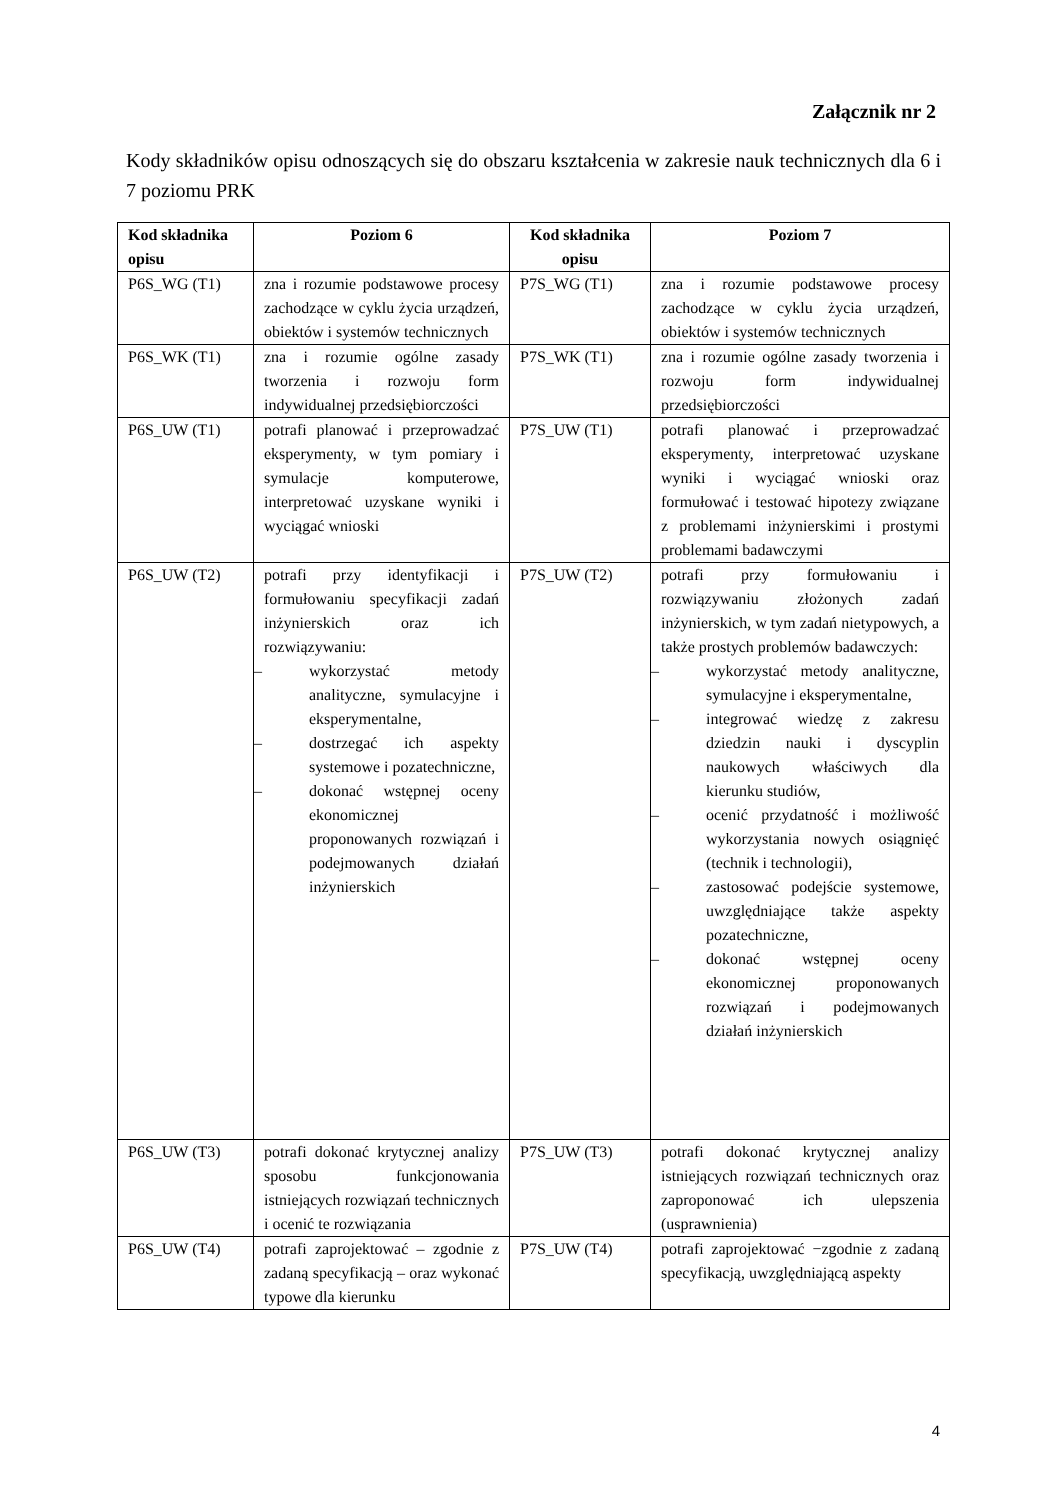Załącznik nr 2
Kody składników opisu odnoszących się do obszaru kształcenia w zakresie nauk technicznych dla 6 i 7 poziomu PRK
| Kod składnika opisu | Poziom 6 | Kod składnika opisu | Poziom 7 |
| --- | --- | --- | --- |
| P6S_WG (T1) | zna i rozumie podstawowe procesy zachodzące w cyklu życia urządzeń, obiektów i systemów technicznych | P7S_WG (T1) | zna i rozumie podstawowe procesy zachodzące w cyklu życia urządzeń, obiektów i systemów technicznych |
| P6S_WK (T1) | zna i rozumie ogólne zasady tworzenia i rozwoju form indywidualnej przedsiębiorczości | P7S_WK (T1) | zna i rozumie ogólne zasady tworzenia i rozwoju form indywidualnej przedsiębiorczości |
| P6S_UW (T1) | potrafi planować i przeprowadzać eksperymenty, w tym pomiary i symulacje komputerowe, interpretować uzyskane wyniki i wyciągać wnioski | P7S_UW (T1) | potrafi planować i przeprowadzać eksperymenty, interpretować uzyskane wyniki i wyciągać wnioski oraz formułować i testować hipotezy związane z problemami inżynierskimi i prostymi problemami badawczymi |
| P6S_UW (T2) | potrafi przy identyfikacji i formułowaniu specyfikacji zadań inżynierskich oraz ich rozwiązywaniu: – wykorzystać metody analityczne, symulacyjne i eksperymentalne, – dostrzegać ich aspekty systemowe i pozatechniczne, – dokonać wstępnej oceny ekonomicznej proponowanych rozwiązań i podejmowanych działań inżynierskich | P7S_UW (T2) | potrafi przy formułowaniu i rozwiązywaniu złożonych zadań inżynierskich, w tym zadań nietypowych, a także prostych problemów badawczych: – wykorzystać metody analityczne, symulacyjne i eksperymentalne, – integrować wiedzę z zakresu dziedzin nauki i dyscyplin naukowych właściwych dla kierunku studiów, – ocenić przydatność i możliwość wykorzystania nowych osiągnięć (technik i technologii), – zastosować podejście systemowe, uwzględniające także aspekty pozatechniczne, – dokonać wstępnej oceny ekonomicznej proponowanych rozwiązań i podejmowanych działań inżynierskich |
| P6S_UW (T3) | potrafi dokonać krytycznej analizy sposobu funkcjonowania istniejących rozwiązań technicznych i ocenić te rozwiązania | P7S_UW (T3) | potrafi dokonać krytycznej analizy istniejących rozwiązań technicznych oraz zaproponować ich ulepszenia (usprawnienia) |
| P6S_UW (T4) | potrafi zaprojektować – zgodnie z zadaną specyfikacją – oraz wykonać typowe dla kierunku | P7S_UW (T4) | potrafi zaprojektować −zgodnie z zadaną specyfikacją, uwzględniającą aspekty |
4